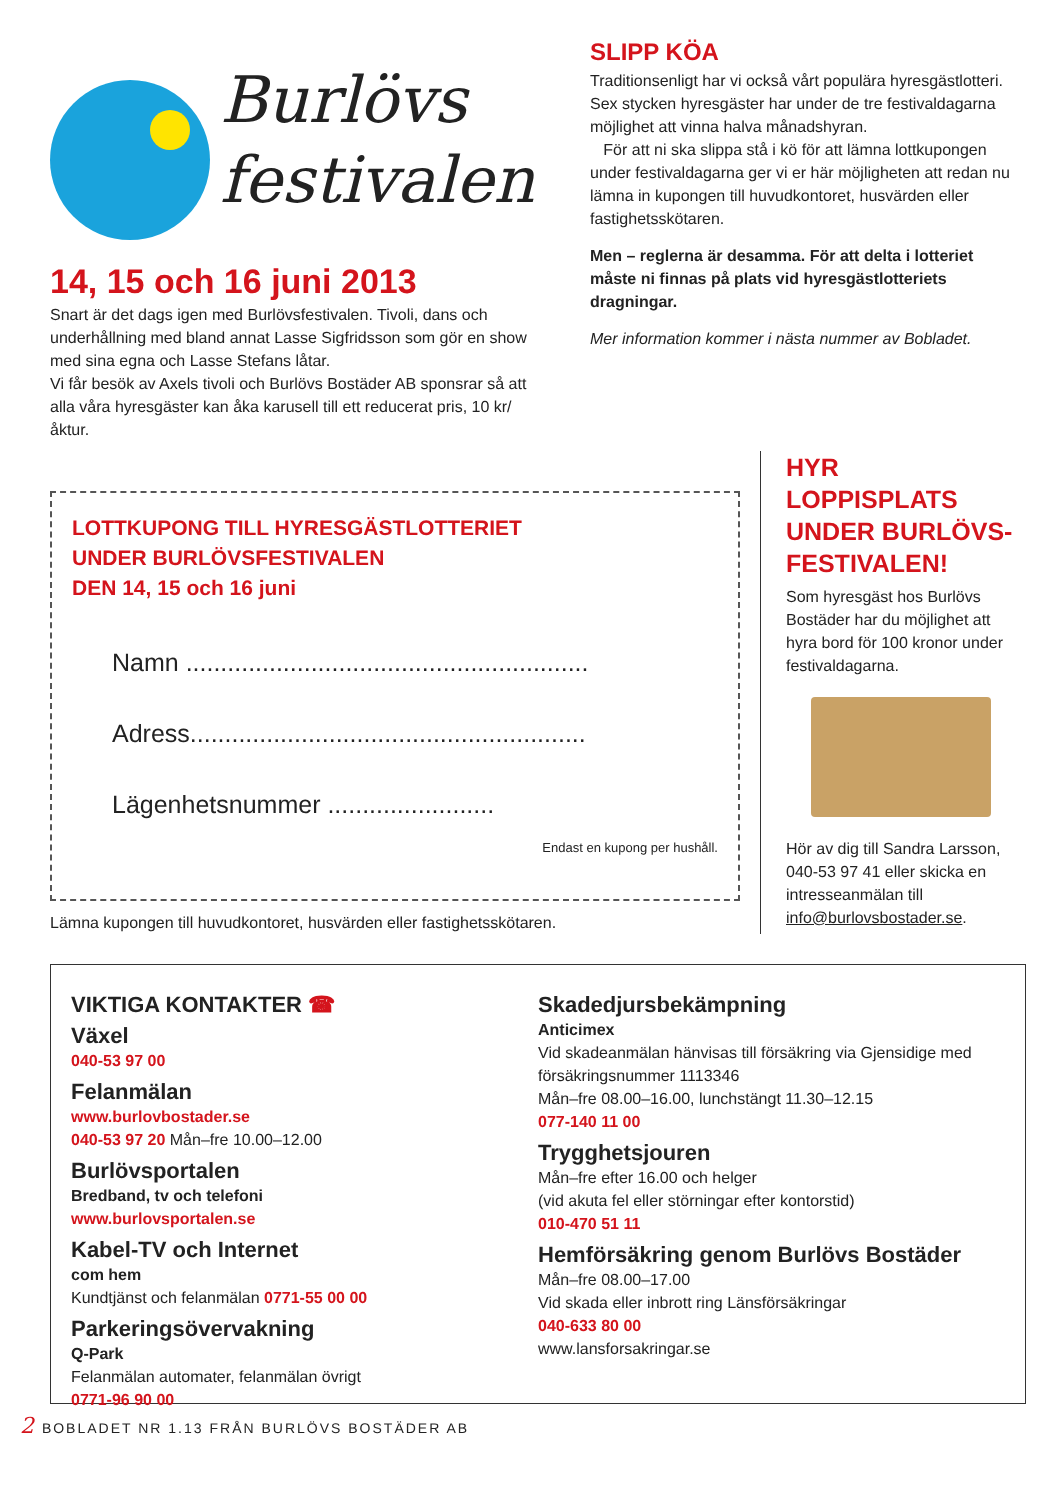Burlövs
festivalen
14, 15 och 16 juni 2013
Snart är det dags igen med Burlövsfestivalen. Tivoli, dans och underhållning med bland annat Lasse Sigfridsson som gör en show med sina egna och Lasse Stefans låtar.
Vi får besök av Axels tivoli och Burlövs Bostäder AB sponsrar så att alla våra hyresgäster kan åka karusell till ett reducerat pris, 10 kr/åktur.
SLIPP KÖA
Traditionsenligt har vi också vårt populära hyresgästlotteri. Sex stycken hyresgäster har under de tre festivaldagarna möjlighet att vinna halva månadshyran.
För att ni ska slippa stå i kö för att lämna lottkupongen under festivaldagarna ger vi er här möjligheten att redan nu lämna in kupongen till huvudkontoret, husvärden eller fastighetsskötaren.
Men – reglerna är desamma. För att delta i lotteriet måste ni finnas på plats vid hyresgästlotteriets dragningar.
Mer information kommer i nästa nummer av Bobladet.
LOTTKUPONG TILL HYRESGÄSTLOTTERIET
UNDER BURLÖVSFESTIVALEN
DEN 14, 15 och 16 juni
Namn ..........................................................
Adress.........................................................
Lägenhetsnummer ........................
Endast en kupong per hushåll.
Lämna kupongen till huvudkontoret, husvärden eller fastighetsskötaren.
HYR LOPPISPLATS UNDER BURLÖVS-FESTIVALEN!
Som hyresgäst hos Burlövs Bostäder har du möjlighet att hyra bord för 100 kronor under festivaldagarna.
Hör av dig till Sandra Larsson, 040-53 97 41 eller skicka en intresseanmälan till info@burlovsbostader.se.
VIKTIGA KONTAKTER ☎
Växel
040-53 97 00
Felanmälan
www.burlovbostader.se
040-53 97 20 Mån–fre 10.00–12.00
Burlövsportalen
Bredband, tv och telefoni
www.burlovsportalen.se
Kabel-TV och Internet
com hem
Kundtjänst och felanmälan 0771-55 00 00
Parkeringsövervakning
Q-Park
Felanmälan automater, felanmälan övrigt
0771-96 90 00
Skadedjursbekämpning
Anticimex
Vid skadeanmälan hänvisas till försäkring via Gjensidige med försäkringsnummer 1113346
Mån–fre 08.00–16.00, lunchstängt 11.30–12.15
077-140 11 00
Trygghetsjouren
Mån–fre efter 16.00 och helger
(vid akuta fel eller störningar efter kontorstid)
010-470 51 11
Hemförsäkring genom Burlövs Bostäder
Mån–fre 08.00–17.00
Vid skada eller inbrott ring Länsförsäkringar
040-633 80 00
www.lansforsakringar.se
2 BOBLADET NR 1.13 FRÅN BURLÖVS BOSTÄDER AB